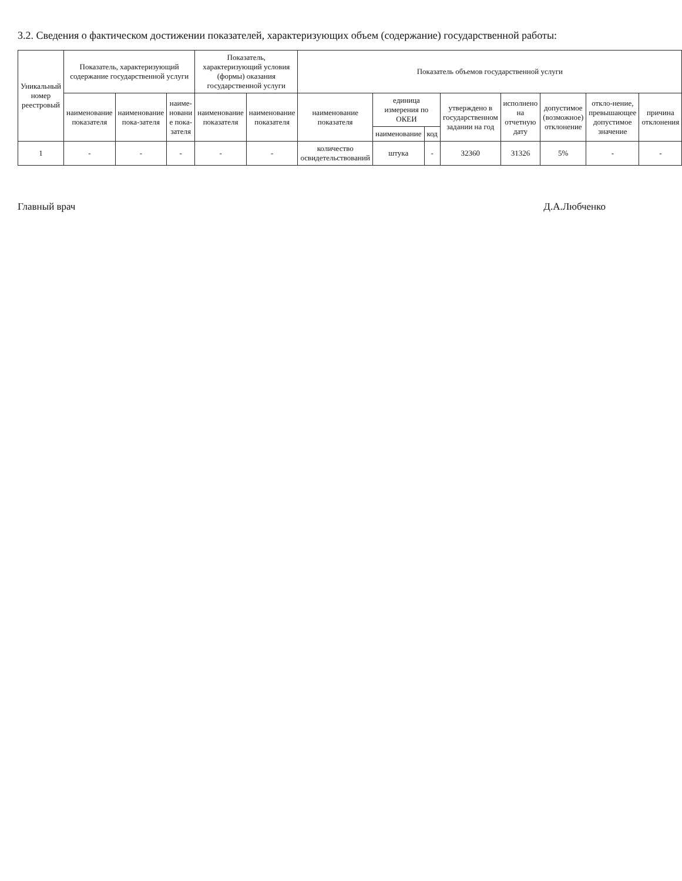3.2. Сведения о фактическом достижении показателей, характеризующих объем (содержание) государственной работы:
| Уникальный номер реестровый | Показатель, характеризующий содержание государственной услуги | | | Показатель, характеризующий условия (формы) оказания государственной услуги | | Показатель объемов государственной услуги | | | | | | | |
| --- | --- | --- | --- | --- | --- | --- | --- | --- | --- | --- | --- | --- | --- |
| | наименование показателя | наименование пока-зателя | наиме-новани е пока-зателя | наименование показателя | наименование показателя | наименование показателя | единица измерения по ОКЕИ | | утверждено в государственном задании на год | исполнено на отчетную дату | допустимое (возможное) отклонение | откло-нение, превышающее допустимое значение | причина отклонения |
| | | | | | | | наименование | код | | | | | |
| 1 | - | - | - | - | - | количество освидетельствований | штука | - | 32360 | 31326 | 5% | - | - |
Главный врач Д.А.Любченко